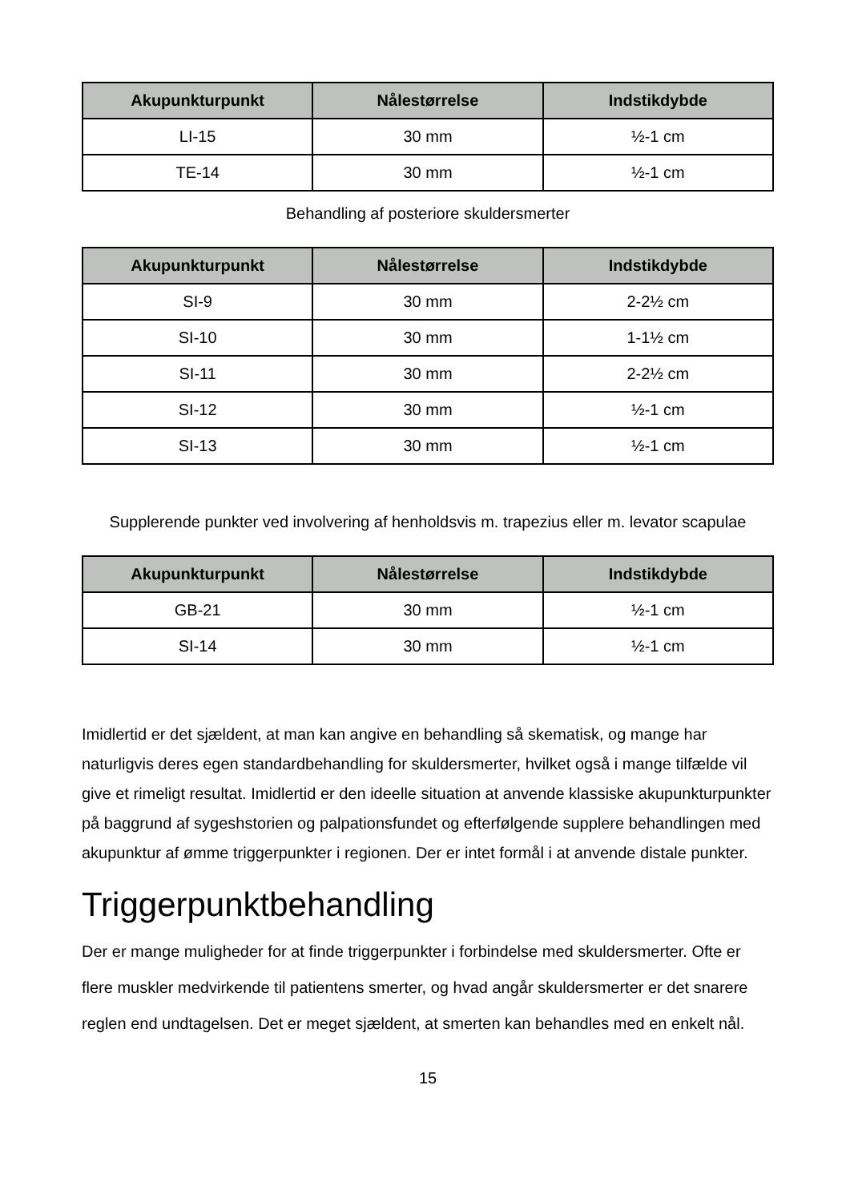| Akupunkturpunkt | Nålestørrelse | Indstikdybde |
| --- | --- | --- |
| LI-15 | 30 mm | ½-1 cm |
| TE-14 | 30 mm | ½-1 cm |
Behandling af posteriore skuldersmerter
| Akupunkturpunkt | Nålestørrelse | Indstikdybde |
| --- | --- | --- |
| SI-9 | 30 mm | 2-2½ cm |
| SI-10 | 30 mm | 1-1½ cm |
| SI-11 | 30 mm | 2-2½ cm |
| SI-12 | 30 mm | ½-1 cm |
| SI-13 | 30 mm | ½-1 cm |
Supplerende punkter ved involvering af henholdsvis m. trapezius eller m. levator scapulae
| Akupunkturpunkt | Nålestørrelse | Indstikdybde |
| --- | --- | --- |
| GB-21 | 30 mm | ½-1 cm |
| SI-14 | 30 mm | ½-1 cm |
Imidlertid er det sjældent, at man kan angive en behandling så skematisk, og mange har naturligvis deres egen standardbehandling for skuldersmerter, hvilket også i mange tilfælde vil give et rimeligt resultat. Imidlertid er den ideelle situation at anvende klassiske akupunkturpunkter på baggrund af sygeshstorien og palpationsfundet og efterfølgende supplere behandlingen med akupunktur af ømme triggerpunkter i regionen. Der er intet formål i at anvende distale punkter.
Triggerpunktbehandling
Der er mange muligheder for at finde triggerpunkter i forbindelse med skuldersmerter. Ofte er flere muskler medvirkende til patientens smerter, og hvad angår skuldersmerter er det snarere reglen end undtagelsen. Det er meget sjældent, at smerten kan behandles med en enkelt nål.
15